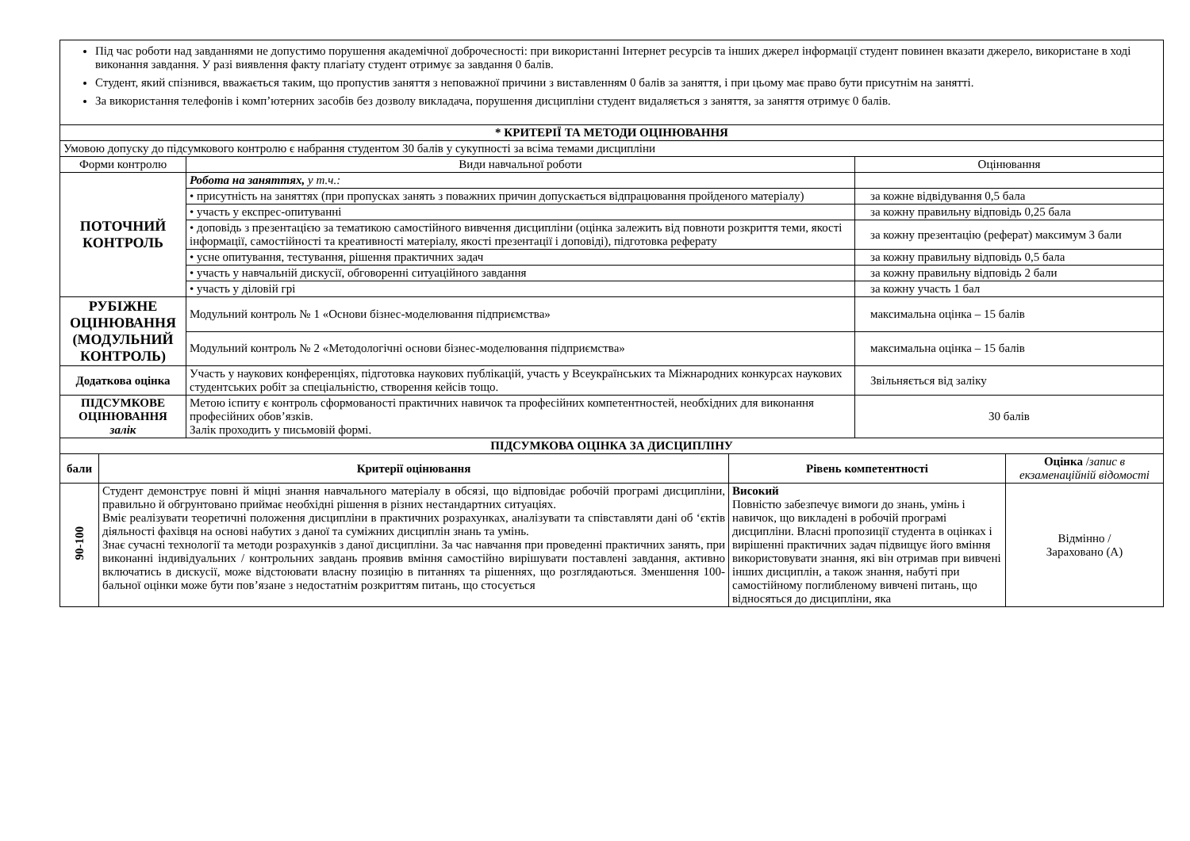| Під час роботи над завданнями не допустимо порушення академічної доброчесності: при використанні Інтернет ресурсів та інших джерел інформації студент повинен вказати джерело, використане в ході виконання завдання. У разі виявлення факту плагіату студент отримує за завдання 0 балів. Студент, який спізнився, вважається таким, що пропустив заняття з неповажної причини з виставленням 0 балів за заняття, і при цьому має право бути присутнім на занятті. За використання телефонів і комп’ютерних засобів без дозволу викладача, порушення дисципліни студент видаляється з заняття, за заняття отримує 0 балів. | | |
| * КРИТЕРІЇ ТА МЕТОДИ ОЦІНЮВАННЯ | | |
| Умовою допуску до підсумкового контролю є набрання студентом 30 балів у сукупності за всіма темами дисципліни | | |
| Форми контролю | Види навчальної роботи | Оцінювання |
| ПОТОЧНИЙ КОНТРОЛЬ | Робота на заняттях, у т.ч.: | |
| | • присутність на заняттях (при пропусках занять з поважних причин допускається відпрацювання пройденого матеріалу) | за кожне відвідування 0,5 бала |
| | • участь у експрес-опитуванні | за кожну правильну відповідь 0,25 бала |
| | • доповідь з презентацією за тематикою самостійного вивчення дисципліни (оцінка залежить від повноти розкриття теми, якості інформації, самостійності та креативності матеріалу, якості презентації і доповіді), підготовка реферату | за кожну презентацію (реферат) максимум 3 бали |
| | • усне опитування, тестування, рішення практичних задач | за кожну правильну відповідь 0,5 бала |
| | • участь у навчальній дискусії, обговоренні ситуаційного завдання | за кожну правильну відповідь 2 бали |
| | • участь у діловій грі | за кожну участь 1 бал |
| РУБІЖНЕ ОЦІНЮВАННЯ (МОДУЛЬНИЙ КОНТРОЛЬ) | Модульний контроль № 1 «Основи бізнес-моделювання підприємства» | максимальна оцінка – 15 балів |
| | Модульний контроль № 2 «Методологічні основи бізнес-моделювання підприємства» | максимальна оцінка – 15 балів |
| Додаткова оцінка | Участь у наукових конференціях, підготовка наукових публікацій, участь у Всеукраїнських та Міжнародних конкурсах наукових студентських робіт за спеціальністю, створення кейсів тощо. | Звільняється від заліку |
| ПІДСУМКОВЕ ОЦІНЮВАННЯ залік | Метою іспиту є контроль сформованості практичних навичок та професійних компетентностей, необхідних для виконання професійних обов’язків. Залік проходить у письмовій формі. | 30 балів |
| ПІДСУМКОВА ОЦІНКА ЗА ДИСЦИПЛІНУ | | | |
| бали | Критерії оцінювання | Рівень компетентності | Оцінка / запис в екзаменаційній відомості |
| 90-100 | Студент демонструє повні й міцні знання навчального матеріалу в обсязі, що відповідає робочій програмі дисципліни, правильно й обгрунтовано приймає необхідні рішення в різних нестандартних ситуаціях. Вміє реалізувати теоретичні положення дисципліни в практичних розрахунках, аналізувати та співставляти дані об ‘єктів діяльності фахівця на основі набутих з даної та суміжних дисциплін знань та умінь. Знає сучасні технології та методи розрахунків з даної дисципліни. За час навчання при проведенні практичних занять, при виконанні індивідуальних / контрольних завдань проявив вміння самостійно вирішувати поставлені завдання, активно включатись в дискусії, може відстоювати власну позицію в питаннях та рішеннях, що розглядаються. Зменшення 100-бальної оцінки може бути пов’язане з недостатнім розкриттям питань, що стосується | Високий Повністю забезпечує вимоги до знань, умінь і навичок, що викладені в робочій програмі дисципліни. Власні пропозиції студента в оцінках і вирішенні практичних задач підвищує його вміння використовувати знання, які він отримав при вивчені інших дисциплін, а також знання, набуті при самостійному поглибленому вивчені питань, що відносяться до дисципліни, яка | Відмінно / Зараховано (А) |